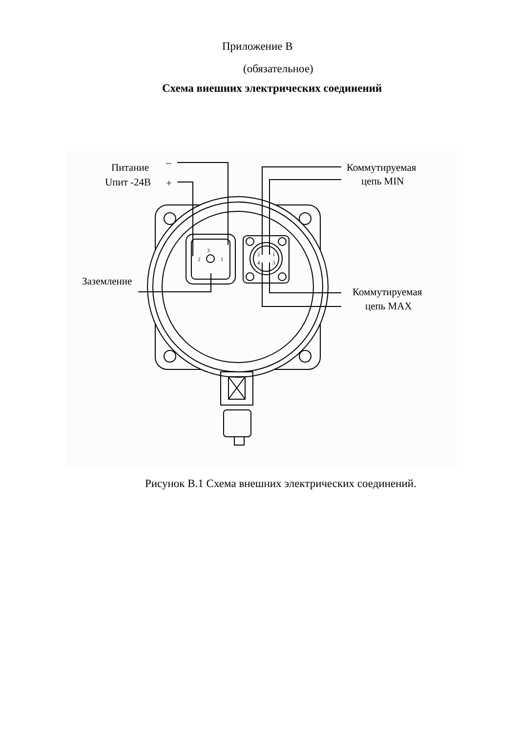Приложение В
(обязательное)
Схема внешних электрических соединений
Питание
Uпит -24В
–
+
Коммутируемая
цепь MIN
Заземление
Коммутируемая
цепь MAX
3
2
1
2
1
4
3
Рисунок В.1 Схема внешних электрических соединений.